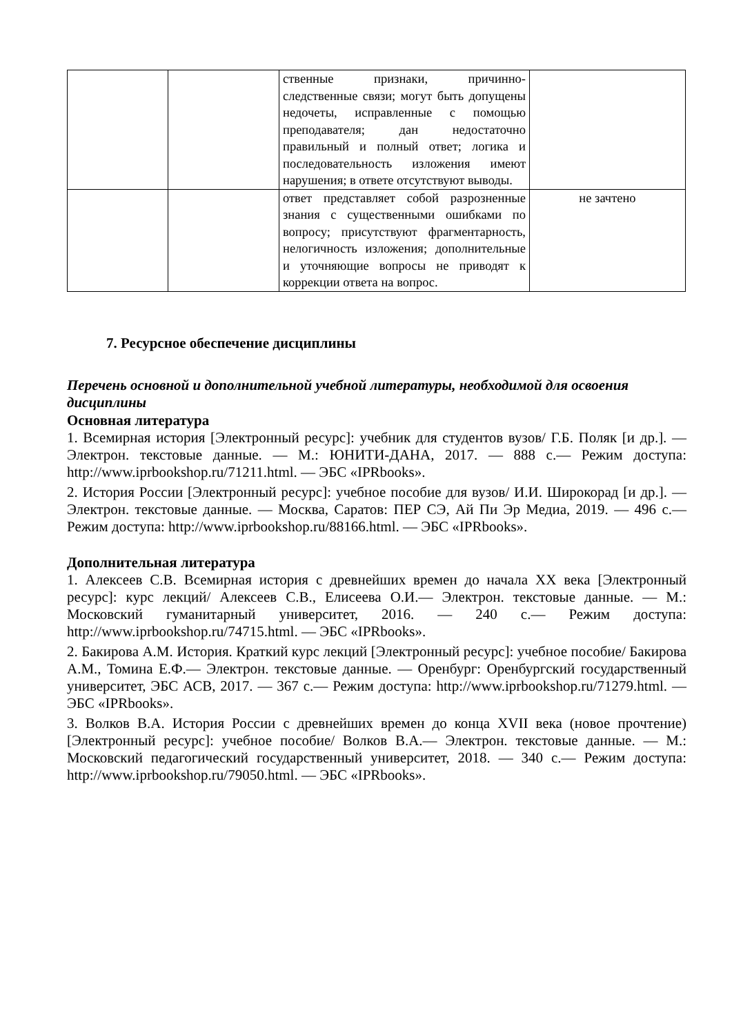| | | ственные признаки, причинно-следственные связи; могут быть допущены недочеты, исправленные с помощью преподавателя; дан недостаточно правильный и полный ответ; логика и последовательность изложения имеют нарушения; в ответе отсутствуют выводы. | |
| | | ответ представляет собой разрозненные знания с существенными ошибками по вопросу; присутствуют фрагментарность, нелогичность изложения; дополнительные и уточняющие вопросы не приводят к коррекции ответа на вопрос. | не зачтено |
7. Ресурсное обеспечение дисциплины
Перечень основной и дополнительной учебной литературы, необходимой для освоения дисциплины
Основная литература
1. Всемирная история [Электронный ресурс]: учебник для студентов вузов/ Г.Б. Поляк [и др.]. — Электрон. текстовые данные. — М.: ЮНИТИ-ДАНА, 2017. — 888 с.— Режим доступа: http://www.iprbookshop.ru/71211.html. — ЭБС «IPRbooks».
2. История России [Электронный ресурс]: учебное пособие для вузов/ И.И. Широкорад [и др.]. — Электрон. текстовые данные. — Москва, Саратов: ПЕР СЭ, Ай Пи Эр Медиа, 2019. — 496 с.— Режим доступа: http://www.iprbookshop.ru/88166.html. — ЭБС «IPRbooks».
Дополнительная литература
1. Алексеев С.В. Всемирная история с древнейших времен до начала XX века [Электронный ресурс]: курс лекций/ Алексеев С.В., Елисеева О.И.— Электрон. текстовые данные. — М.: Московский гуманитарный университет, 2016. — 240 с.— Режим доступа: http://www.iprbookshop.ru/74715.html. — ЭБС «IPRbooks».
2. Бакирова А.М. История. Краткий курс лекций [Электронный ресурс]: учебное пособие/ Бакирова А.М., Томина Е.Ф.— Электрон. текстовые данные. — Оренбург: Оренбургский государственный университет, ЭБС АСВ, 2017. — 367 с.— Режим доступа: http://www.iprbookshop.ru/71279.html. — ЭБС «IPRbooks».
3. Волков В.А. История России с древнейших времен до конца XVII века (новое прочтение) [Электронный ресурс]: учебное пособие/ Волков В.А.— Электрон. текстовые данные. — М.: Московский педагогический государственный университет, 2018. — 340 с.— Режим доступа: http://www.iprbookshop.ru/79050.html. — ЭБС «IPRbooks».